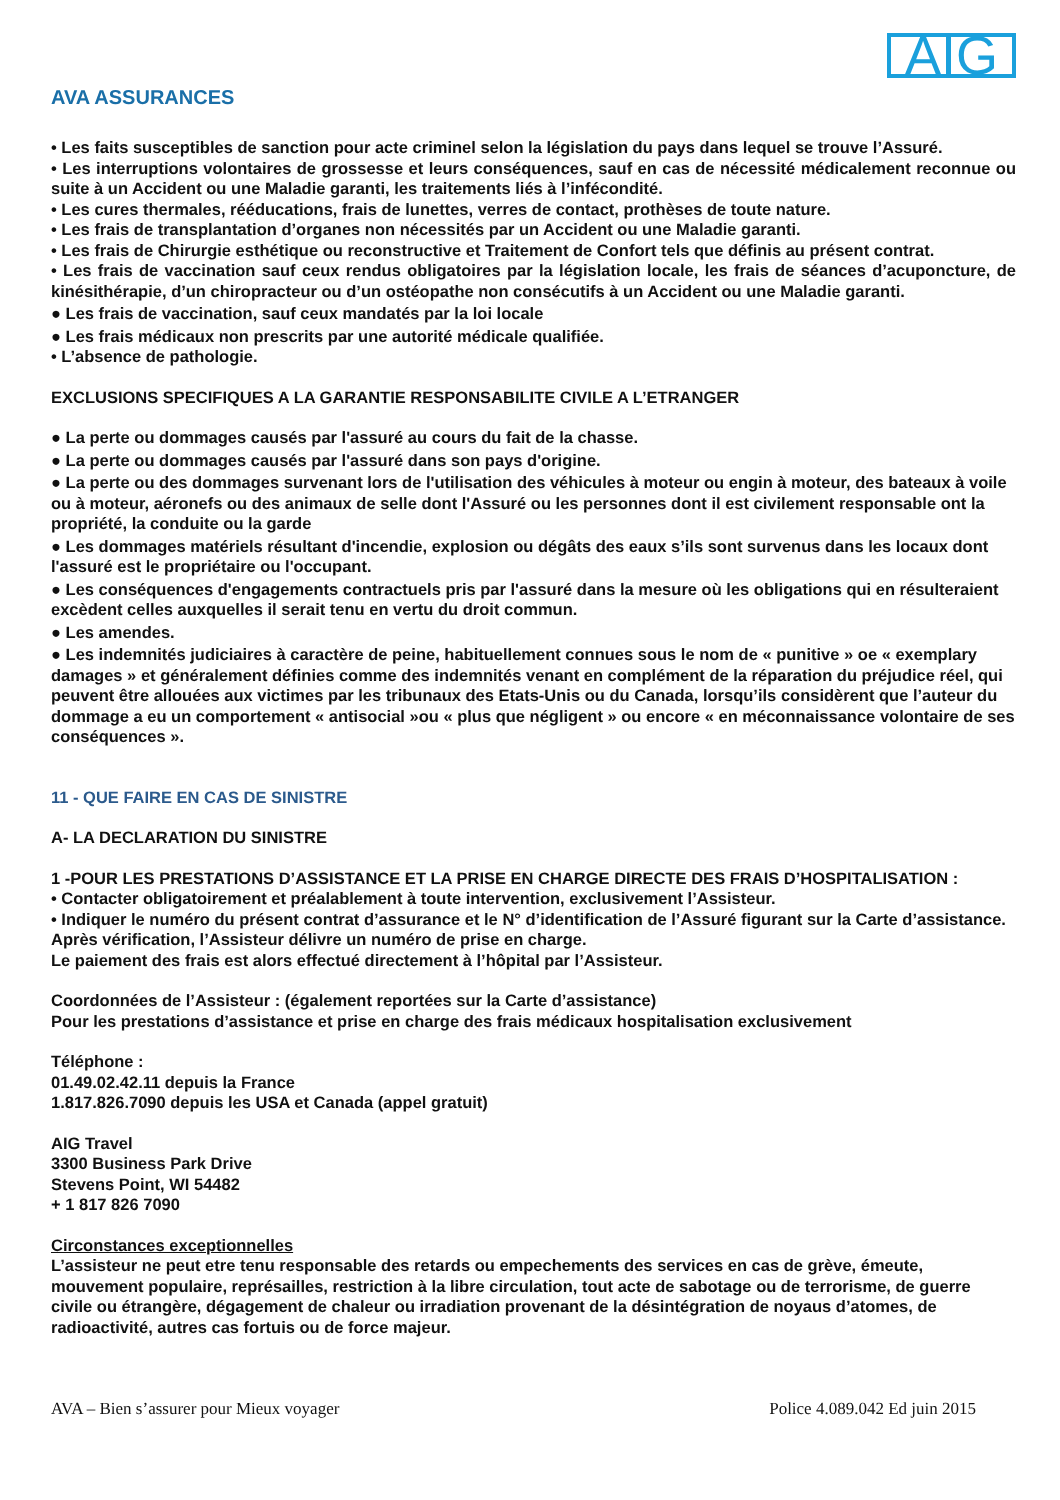AVA ASSURANCES
AIG
• Les faits susceptibles de sanction pour acte criminel selon la législation du pays dans lequel se trouve l’Assuré.
• Les interruptions volontaires de grossesse et leurs conséquences, sauf en cas de nécessité médicalement reconnue ou suite à un Accident ou une Maladie garanti, les traitements liés à l’infécondité.
• Les cures thermales, rééducations, frais de lunettes, verres de contact, prothèses de toute nature.
• Les frais de transplantation d’organes non nécessités par un Accident ou une Maladie garanti.
• Les frais de Chirurgie esthétique ou reconstructive et Traitement de Confort tels que définis au présent contrat.
• Les frais de vaccination sauf ceux rendus obligatoires par la législation locale, les frais de séances d’acuponcture, de kinésithérapie, d’un chiropracteur ou d’un ostéopathe non consécutifs à un Accident ou une Maladie garanti.
● Les frais de vaccination, sauf ceux mandatés par la loi locale
● Les frais médicaux non prescrits par une autorité médicale qualifiée.
• L’absence de pathologie.
EXCLUSIONS SPECIFIQUES A LA GARANTIE RESPONSABILITE CIVILE A L’ETRANGER
● La perte ou dommages causés par l'assuré au cours du fait de la chasse.
● La perte ou dommages causés par l'assuré dans son pays d'origine.
● La perte ou des dommages survenant lors de l'utilisation des véhicules à moteur ou engin à moteur, des bateaux à voile ou à moteur, aéronefs ou des animaux de selle dont l'Assuré ou les personnes dont il est civilement responsable ont la propriété, la conduite ou la garde
● Les dommages matériels résultant d'incendie, explosion ou dégâts des eaux s’ils sont survenus dans les locaux dont l'assuré est le propriétaire ou l'occupant.
● Les conséquences d'engagements contractuels pris par l'assuré dans la mesure où les obligations qui en résulteraient excèdent celles auxquelles il serait tenu en vertu du droit commun.
● Les amendes.
● Les indemnités judiciaires à caractère de peine, habituellement connues sous le nom de « punitive » oe « exemplary damages » et généralement définies comme des indemnités venant en complément de la réparation du préjudice réel, qui peuvent être allouées aux victimes par les tribunaux des Etats-Unis ou du Canada, lorsqu’ils considèrent que l’auteur du dommage a eu un comportement « antisocial »ou « plus que négligent » ou encore « en méconnaissance volontaire de ses conséquences ».
11 - QUE FAIRE EN CAS DE SINISTRE
A- LA DECLARATION DU SINISTRE
1 -POUR LES PRESTATIONS D’ASSISTANCE ET LA PRISE EN CHARGE DIRECTE DES FRAIS D’HOSPITALISATION :
• Contacter obligatoirement et préalablement à toute intervention, exclusivement l’Assisteur.
• Indiquer le numéro du présent contrat d’assurance et le N° d’identification de l’Assuré figurant sur la Carte d’assistance.
Après vérification, l’Assisteur délivre un numéro de prise en charge.
Le paiement des frais est alors effectué directement à l’hôpital par l’Assisteur.
Coordonnées de l’Assisteur : (également reportées sur la Carte d’assistance)
Pour les prestations d’assistance et prise en charge des frais médicaux hospitalisation exclusivement
Téléphone :
01.49.02.42.11 depuis la France
1.817.826.7090 depuis les USA et Canada (appel gratuit)
AIG Travel
3300 Business Park Drive
Stevens Point, WI 54482
+ 1 817 826 7090
Circonstances exceptionnelles
L’assisteur ne peut etre tenu responsable des retards ou empechements des services en cas de grève, émeute, mouvement populaire, représailles, restriction à la libre circulation, tout acte de sabotage ou de terrorisme, de guerre civile ou étrangère, dégagement de chaleur ou irradiation provenant de la désintégration de noyaus d’atomes, de radioactivité, autres cas fortuis ou de force majeur.
AVA – Bien s’assurer pour Mieux voyager Police 4.089.042 Ed juin 2015